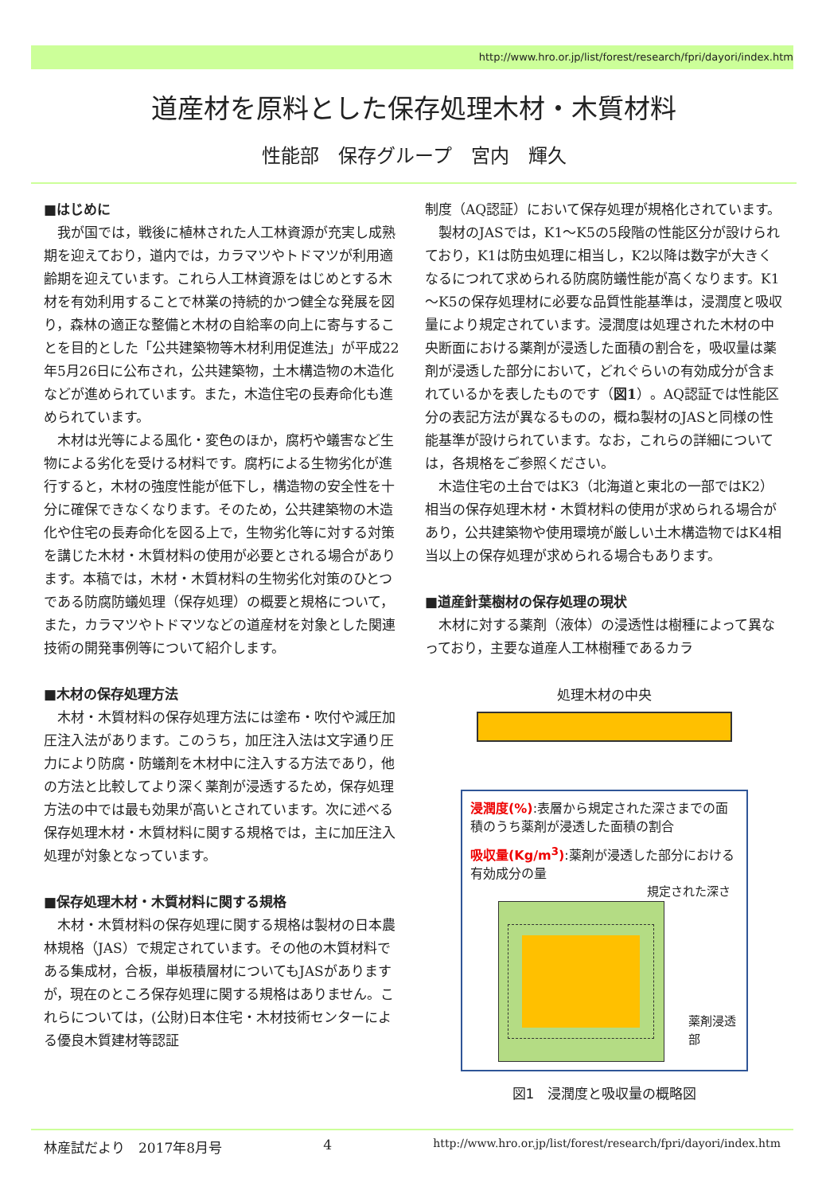http://www.hro.or.jp/list/forest/research/fpri/dayori/index.htm
道産材を原料とした保存処理木材・木質材料
性能部　保存グループ　宮内　輝久
■はじめに
我が国では，戦後に植林された人工林資源が充実し成熟期を迎えており，道内では，カラマツやトドマツが利用適齢期を迎えています。これら人工林資源をはじめとする木材を有効利用することで林業の持続的かつ健全な発展を図り，森林の適正な整備と木材の自給率の向上に寄与することを目的とした「公共建築物等木材利用促進法」が平成22年5月26日に公布され，公共建築物，土木構造物の木造化などが進められています。また，木造住宅の長寿命化も進められています。
木材は光等による風化・変色のほか，腐朽や蟻害など生物による劣化を受ける材料です。腐朽による生物劣化が進行すると，木材の強度性能が低下し，構造物の安全性を十分に確保できなくなります。そのため，公共建築物の木造化や住宅の長寿命化を図る上で，生物劣化等に対する対策を講じた木材・木質材料の使用が必要とされる場合があります。本稿では，木材・木質材料の生物劣化対策のひとつである防腐防蟻処理（保存処理）の概要と規格について，また，カラマツやトドマツなどの道産材を対象とした関連技術の開発事例等について紹介します。
■木材の保存処理方法
木材・木質材料の保存処理方法には塗布・吹付や減圧加圧注入法があります。このうち，加圧注入法は文字通り圧力により防腐・防蟻剤を木材中に注入する方法であり，他の方法と比較してより深く薬剤が浸透するため，保存処理方法の中では最も効果が高いとされています。次に述べる保存処理木材・木質材料に関する規格では，主に加圧注入処理が対象となっています。
■保存処理木材・木質材料に関する規格
木材・木質材料の保存処理に関する規格は製材の日本農林規格（JAS）で規定されています。その他の木質材料である集成材，合板，単板積層材についてもJASがありますが，現在のところ保存処理に関する規格はありません。これらについては，(公財)日本住宅・木材技術センターによる優良木質建材等認証
制度（AQ認証）において保存処理が規格化されています。
製材のJASでは，K1～K5の5段階の性能区分が設けられており，K1は防虫処理に相当し，K2以降は数字が大きくなるにつれて求められる防腐防蟻性能が高くなります。K1～K5の保存処理材に必要な品質性能基準は，浸潤度と吸収量により規定されています。浸潤度は処理された木材の中央断面における薬剤が浸透した面積の割合を，吸収量は薬剤が浸透した部分において，どれぐらいの有効成分が含まれているかを表したものです（図1）。AQ認証では性能区分の表記方法が異なるものの，概ね製材のJASと同様の性能基準が設けられています。なお，これらの詳細については，各規格をご参照ください。
木造住宅の土台ではK3（北海道と東北の一部ではK2）相当の保存処理木材・木質材料の使用が求められる場合があり，公共建築物や使用環境が厳しい土木構造物ではK4相当以上の保存処理が求められる場合もあります。
■道産針葉樹材の保存処理の現状
木材に対する薬剤（液体）の浸透性は樹種によって異なっており，主要な道産人工林樹種であるカラ
処理木材の中央
浸潤度(%):表層から規定された深さまでの面積のうち薬剤が浸透した面積の割合
吸収量(Kg/m<sup>3</sup>):薬剤が浸透した部分における有効成分の量
規定された深さ
薬剤浸透部
図1　浸潤度と吸収量の概略図
林産試だより　2017年8月号 4 http://www.hro.or.jp/list/forest/research/fpri/dayori/index.htm